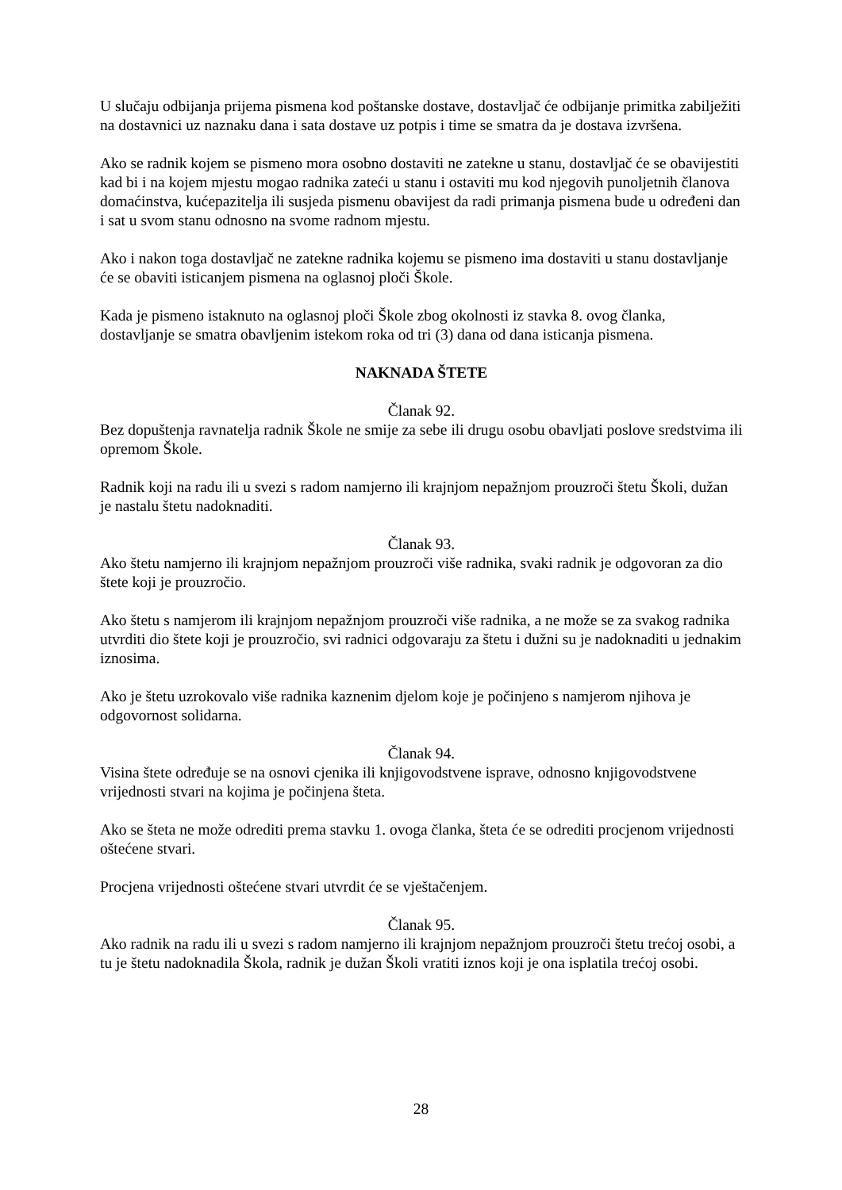U slučaju odbijanja prijema pismena kod poštanske dostave, dostavljač će odbijanje primitka zabilježiti na dostavnici uz naznaku dana i sata dostave uz potpis i time se smatra da je dostava izvršena.
Ako se radnik kojem se pismeno mora osobno dostaviti ne zatekne u stanu, dostavljač će se obavijestiti kad bi i na kojem mjestu mogao radnika zateći u stanu i ostaviti mu kod njegovih punoljetnih članova domaćinstva, kućepazitelja ili susjeda pismenu obavijest da radi primanja pismena bude u određeni dan i sat u svom stanu odnosno na svome radnom mjestu.
Ako i nakon toga dostavljač ne zatekne radnika kojemu se pismeno ima dostaviti u stanu dostavljanje će se obaviti isticanjem pismena na oglasnoj ploči Škole.
Kada je pismeno istaknuto na oglasnoj ploči Škole zbog okolnosti iz stavka 8. ovog članka, dostavljanje se smatra obavljenim istekom roka od tri (3) dana od dana isticanja pismena.
NAKNADA ŠTETE
Članak 92.
Bez dopuštenja ravnatelja radnik Škole ne smije za sebe ili drugu osobu obavljati poslove sredstvima ili opremom Škole.
Radnik koji na radu ili u svezi s radom namjerno ili krajnjom nepažnjom prouzroči štetu Školi, dužan je nastalu štetu nadoknaditi.
Članak 93.
Ako štetu namjerno ili krajnjom nepažnjom prouzroči više radnika, svaki radnik je odgovoran za dio štete koji je prouzročio.
Ako štetu s namjerom ili krajnjom nepažnjom prouzroči više radnika, a ne može se za svakog radnika utvrditi dio štete koji je prouzročio, svi radnici odgovaraju za štetu i dužni su je nadoknaditi u jednakim iznosima.
Ako je štetu uzrokovalo više radnika kaznenim djelom koje je počinjeno s namjerom njihova je odgovornost solidarna.
Članak 94.
Visina štete određuje se na osnovi cjenika ili knjigovodstvene isprave, odnosno knjigovodstvene vrijednosti stvari na kojima je počinjena šteta.
Ako se šteta ne može odrediti prema stavku 1. ovoga članka, šteta će se odrediti procjenom vrijednosti oštećene stvari.
Procjena vrijednosti oštećene stvari utvrdit će se vještačenjem.
Članak 95.
Ako radnik na radu ili u svezi s radom namjerno ili krajnjom nepažnjom prouzroči štetu trećoj osobi, a tu je štetu nadoknadila Škola, radnik je dužan Školi vratiti iznos koji je ona isplatila trećoj osobi.
28